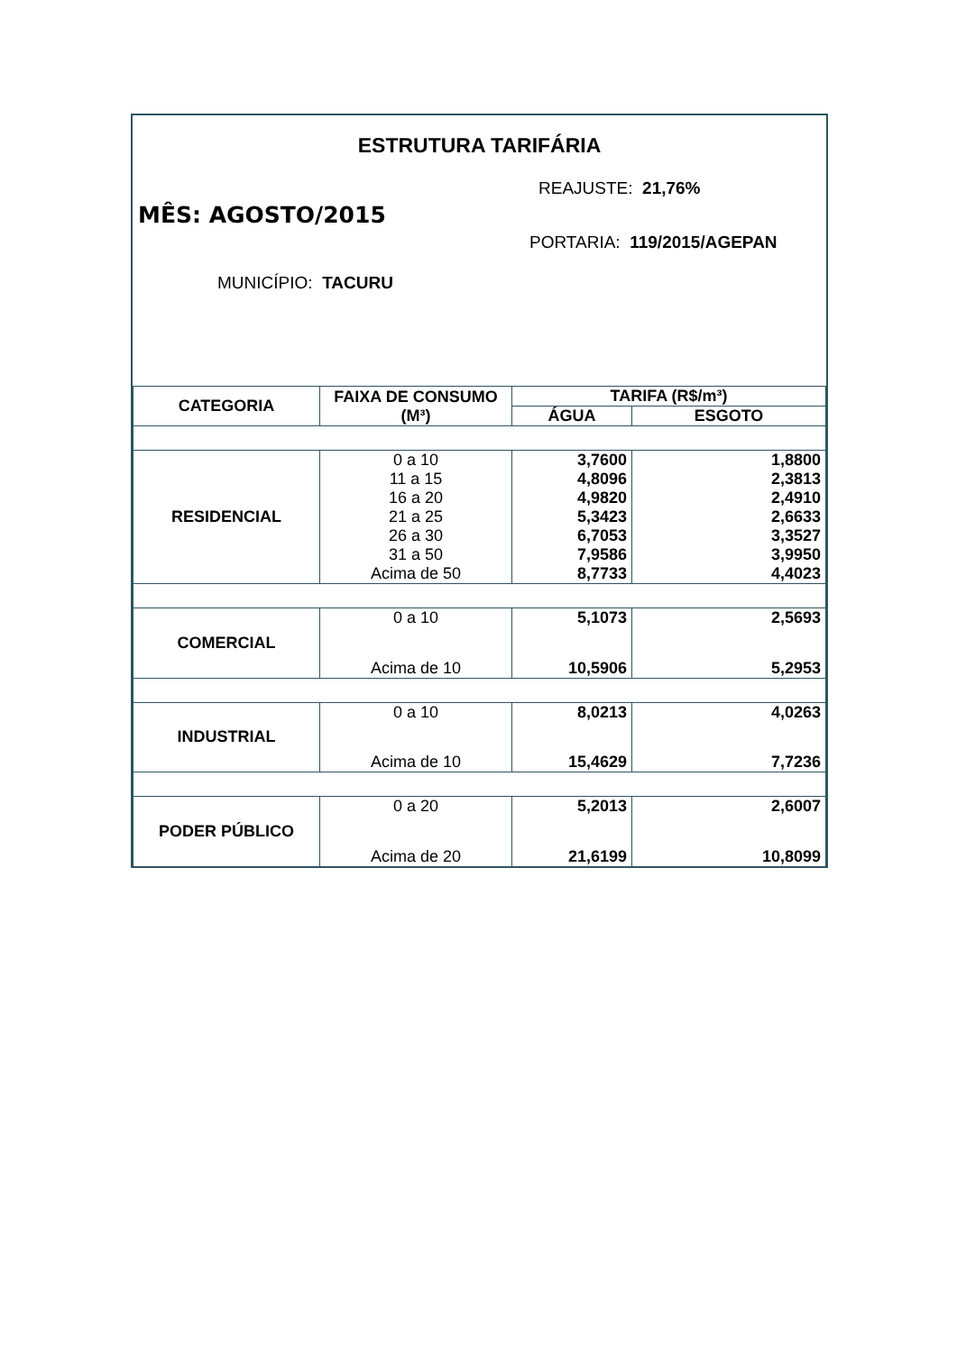ESTRUTURA TARIFÁRIA
REAJUSTE: 21,76%
MÊS: AGOSTO/2015
PORTARIA: 119/2015/AGEPAN
MUNICÍPIO: TACURU
| CATEGORIA | FAIXA DE CONSUMO (M³) | TARIFA (R$/m³) | |
| --- | --- | --- | --- |
| | | ÁGUA | ESGOTO |
| RESIDENCIAL | 0 a 10 | 3,7600 | 1,8800 |
| | 11 a 15 | 4,8096 | 2,3813 |
| | 16 a 20 | 4,9820 | 2,4910 |
| | 21 a 25 | 5,3423 | 2,6633 |
| | 26 a 30 | 6,7053 | 3,3527 |
| | 31 a 50 | 7,9586 | 3,9950 |
| | Acima de 50 | 8,7733 | 4,4023 |
| COMERCIAL | 0 a 10 | 5,1073 | 2,5693 |
| | Acima de 10 | 10,5906 | 5,2953 |
| INDUSTRIAL | 0 a 10 | 8,0213 | 4,0263 |
| | Acima de 10 | 15,4629 | 7,7236 |
| PODER PÚBLICO | 0 a 20 | 5,2013 | 2,6007 |
| | Acima de 20 | 21,6199 | 10,8099 |